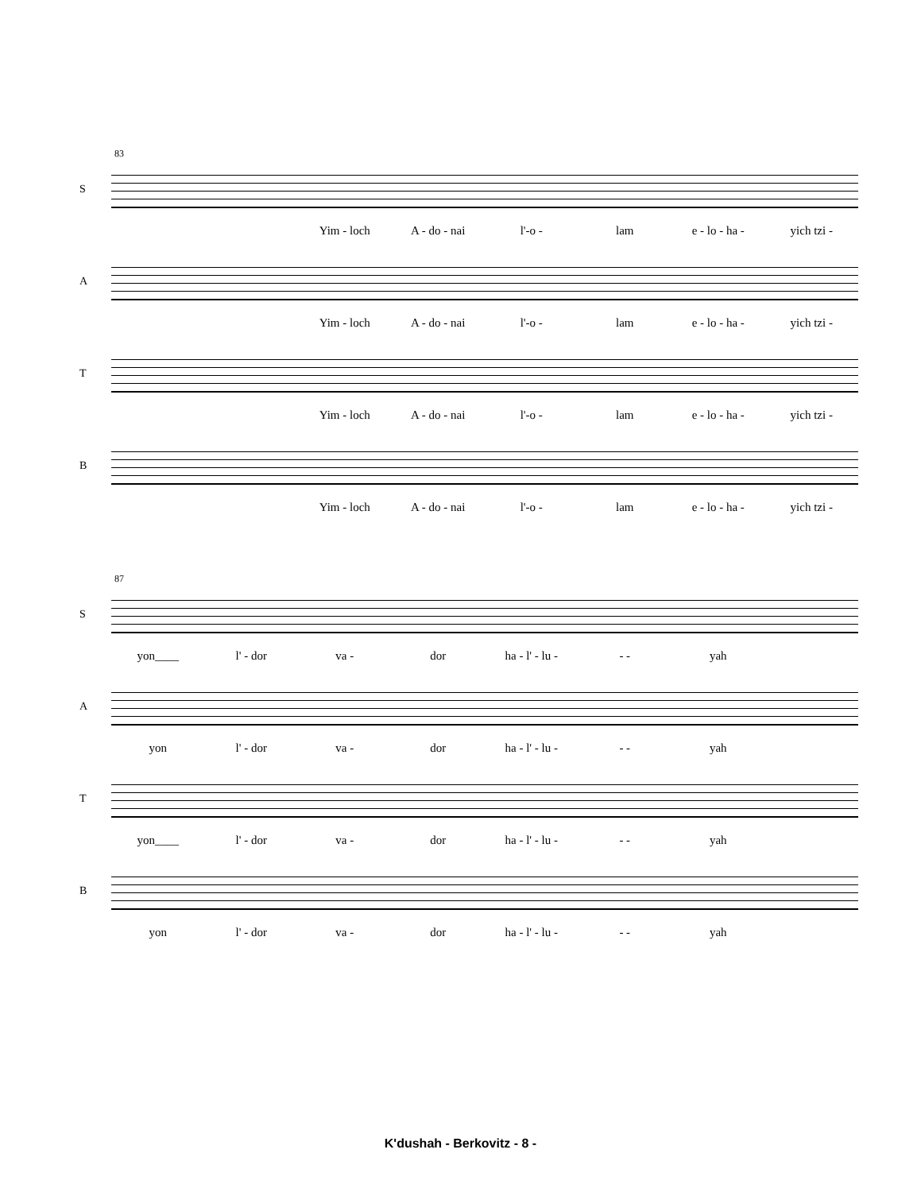83
S
Yim - loch A - do - nai l'-o - lam e - lo - ha - yich tzi -
A
Yim - loch A - do - nai l'-o - lam e - lo - ha - yich tzi -
T
Yim - loch A - do - nai l'-o - lam e - lo - ha - yich tzi -
B
Yim - loch A - do - nai l'-o - lam e - lo - ha - yich tzi -
87
S
yon____ l' - dor va - dor ha - l' - lu - - - yah
A
yon l' - dor va - dor ha - l' - lu - - - yah
T
yon____ l' - dor va - dor ha - l' - lu - - - yah
B
yon l' - dor va - dor ha - l' - lu - - - yah
K'dushah - Berkovitz - 8 -